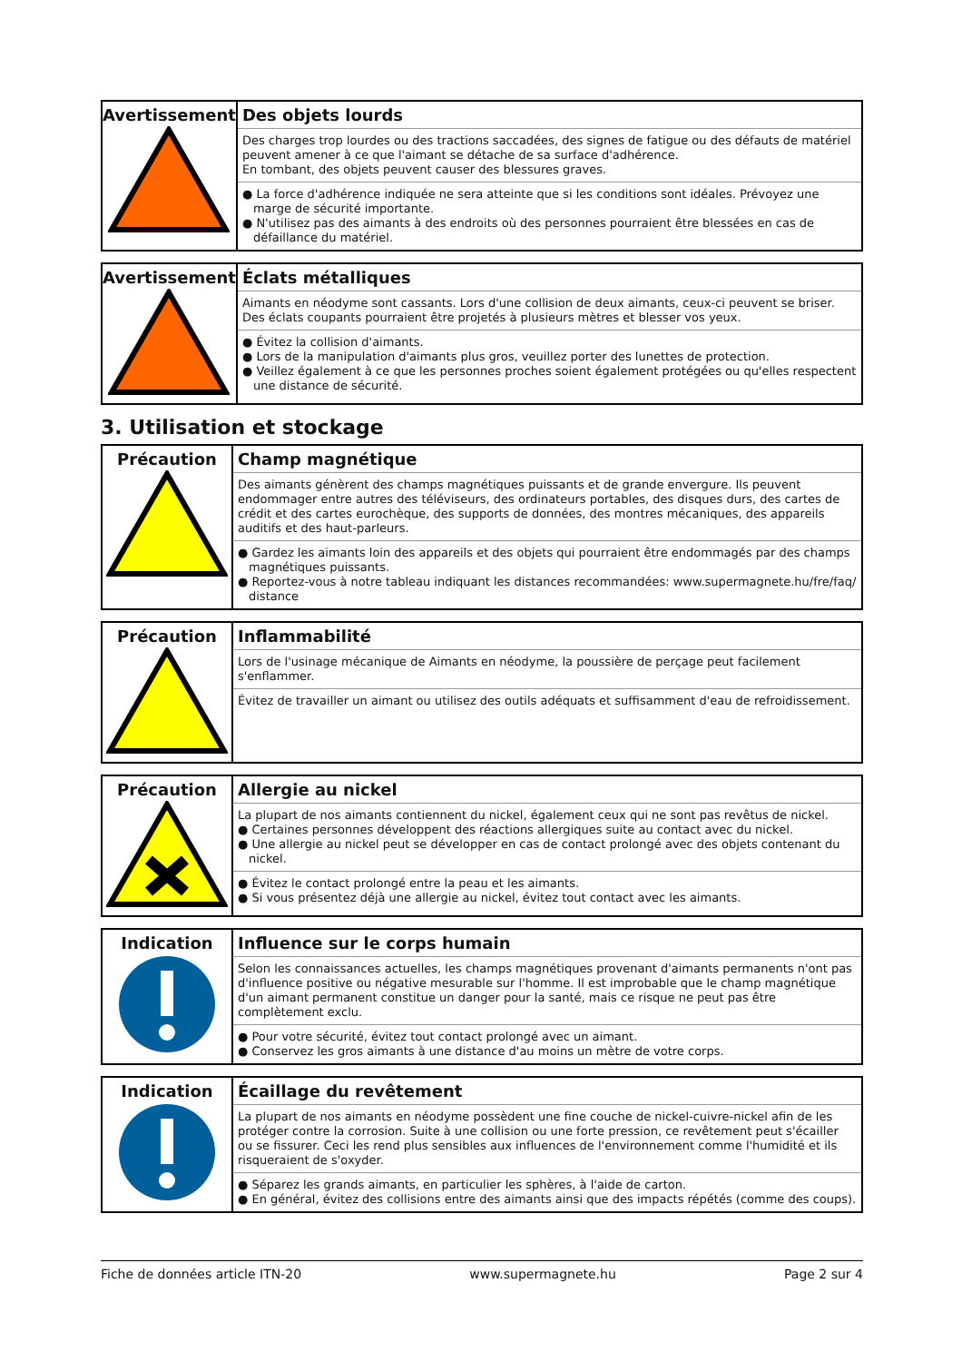| Avertissement | Des objets lourds Des charges trop lourdes ou des tractions saccadées, des signes de fatigue ou des défauts de matériel peuvent amener à ce que l'aimant se détache de sa surface d'adhérence. En tombant, des objets peuvent causer des blessures graves. ● La force d'adhérence indiquée ne sera atteinte que si les conditions sont idéales. Prévoyez une marge de sécurité importante. ● N'utilisez pas des aimants à des endroits où des personnes pourraient être blessées en cas de défaillance du matériel. |
| Avertissement | Éclats métalliques Aimants en néodyme sont cassants. Lors d'une collision de deux aimants, ceux-ci peuvent se briser. Des éclats coupants pourraient être projetés à plusieurs mètres et blesser vos yeux. ● Évitez la collision d'aimants. ● Lors de la manipulation d'aimants plus gros, veuillez porter des lunettes de protection. ● Veillez également à ce que les personnes proches soient également protégées ou qu'elles respectent une distance de sécurité. |
3. Utilisation et stockage
| Précaution | Champ magnétique Des aimants génèrent des champs magnétiques puissants et de grande envergure. Ils peuvent endommager entre autres des téléviseurs, des ordinateurs portables, des disques durs, des cartes de crédit et des cartes eurochèque, des supports de données, des montres mécaniques, des appareils auditifs et des haut-parleurs. ● Gardez les aimants loin des appareils et des objets qui pourraient être endommagés par des champs magnétiques puissants. ● Reportez-vous à notre tableau indiquant les distances recommandées: www.supermagnete.hu/fre/faq/ distance |
| Précaution | Inflammabilité Lors de l'usinage mécanique de Aimants en néodyme, la poussière de perçage peut facilement s'enflammer. Évitez de travailler un aimant ou utilisez des outils adéquats et suffisamment d'eau de refroidissement. |
| Précaution | Allergie au nickel La plupart de nos aimants contiennent du nickel, également ceux qui ne sont pas revêtus de nickel. ● Certaines personnes développent des réactions allergiques suite au contact avec du nickel. ● Une allergie au nickel peut se développer en cas de contact prolongé avec des objets contenant du nickel. ● Évitez le contact prolongé entre la peau et les aimants. ● Si vous présentez déjà une allergie au nickel, évitez tout contact avec les aimants. |
| Indication | Influence sur le corps humain Selon les connaissances actuelles, les champs magnétiques provenant d'aimants permanents n'ont pas d'influence positive ou négative mesurable sur l'homme. Il est improbable que le champ magnétique d'un aimant permanent constitue un danger pour la santé, mais ce risque ne peut pas être complètement exclu. ● Pour votre sécurité, évitez tout contact prolongé avec un aimant. ● Conservez les gros aimants à une distance d'au moins un mètre de votre corps. |
| Indication | Écaillage du revêtement La plupart de nos aimants en néodyme possèdent une fine couche de nickel-cuivre-nickel afin de les protéger contre la corrosion. Suite à une collision ou une forte pression, ce revêtement peut s'écailler ou se fissurer. Ceci les rend plus sensibles aux influences de l'environnement comme l'humidité et ils risqueraient de s'oxyder. ● Séparez les grands aimants, en particulier les sphères, à l'aide de carton. ● En général, évitez des collisions entre des aimants ainsi que des impacts répétés (comme des coups). |
Fiche de données article ITN-20 www.supermagnete.hu Page 2 sur 4